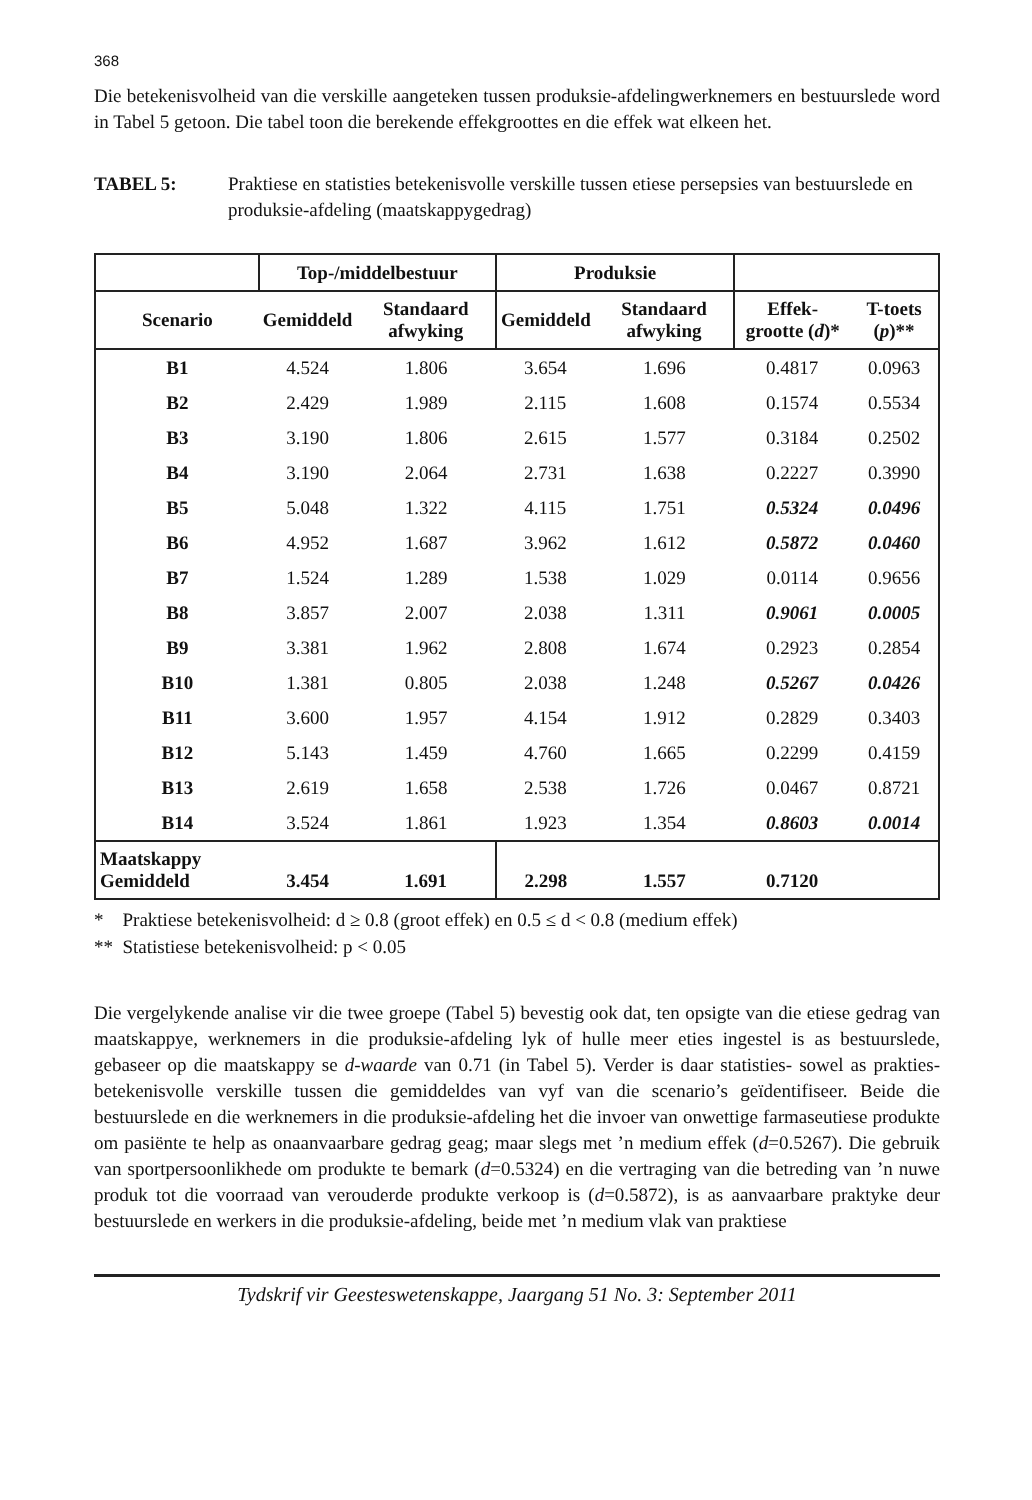368
Die betekenisvolheid van die verskille aangeteken tussen produksie-afdelingwerknemers en bestuurslede word in Tabel 5 getoon. Die tabel toon die berekende effekgroottes en die effek wat elkeen het.
TABEL 5: Praktiese en statisties betekenisvolle verskille tussen etiese persepsies van bestuurslede en produksie-afdeling (maatskappygedrag)
| | Top-/middelbestuur | | Produksie | | | |
| --- | --- | --- | --- | --- | --- | --- |
| Scenario | Gemiddeld | Standaard afwyking | Gemiddeld | Standaard afwyking | Effek-grootte ( d )* | T-toets ( p )** |
| B1 | 4.524 | 1.806 | 3.654 | 1.696 | 0.4817 | 0.0963 |
| B2 | 2.429 | 1.989 | 2.115 | 1.608 | 0.1574 | 0.5534 |
| B3 | 3.190 | 1.806 | 2.615 | 1.577 | 0.3184 | 0.2502 |
| B4 | 3.190 | 2.064 | 2.731 | 1.638 | 0.2227 | 0.3990 |
| B5 | 5.048 | 1.322 | 4.115 | 1.751 | 0.5324 | 0.0496 |
| B6 | 4.952 | 1.687 | 3.962 | 1.612 | 0.5872 | 0.0460 |
| B7 | 1.524 | 1.289 | 1.538 | 1.029 | 0.0114 | 0.9656 |
| B8 | 3.857 | 2.007 | 2.038 | 1.311 | 0.9061 | 0.0005 |
| B9 | 3.381 | 1.962 | 2.808 | 1.674 | 0.2923 | 0.2854 |
| B10 | 1.381 | 0.805 | 2.038 | 1.248 | 0.5267 | 0.0426 |
| B11 | 3.600 | 1.957 | 4.154 | 1.912 | 0.2829 | 0.3403 |
| B12 | 5.143 | 1.459 | 4.760 | 1.665 | 0.2299 | 0.4159 |
| B13 | 2.619 | 1.658 | 2.538 | 1.726 | 0.0467 | 0.8721 |
| B14 | 3.524 | 1.861 | 1.923 | 1.354 | 0.8603 | 0.0014 |
| Maatskappy Gemiddeld | 3.454 | 1.691 | 2.298 | 1.557 | 0.7120 | |
* Praktiese betekenisvolheid: d ≥ 0.8 (groot effek) en 0.5 ≤ d < 0.8 (medium effek)
** Statistiese betekenisvolheid: p < 0.05
Die vergelykende analise vir die twee groepe (Tabel 5) bevestig ook dat, ten opsigte van die etiese gedrag van maatskappye, werknemers in die produksie-afdeling lyk of hulle meer eties ingestel is as bestuurslede, gebaseer op die maatskappy se d-waarde van 0.71 (in Tabel 5). Verder is daar statisties- sowel as prakties-betekenisvolle verskille tussen die gemiddeldes van vyf van die scenario’s geïdentifiseer. Beide die bestuurslede en die werknemers in die produksie-afdeling het die invoer van onwettige farmaseutiese produkte om pasiënte te help as onaanvaarbare gedrag geag; maar slegs met ’n medium effek (d=0.5267). Die gebruik van sportpersoonlikhede om produkte te bemark (d=0.5324) en die vertraging van die betreding van ’n nuwe produk tot die voorraad van verouderde produkte verkoop is (d=0.5872), is as aanvaarbare praktyke deur bestuurslede en werkers in die produksie-afdeling, beide met ’n medium vlak van praktiese
Tydskrif vir Geesteswetenskappe, Jaargang 51 No. 3: September 2011